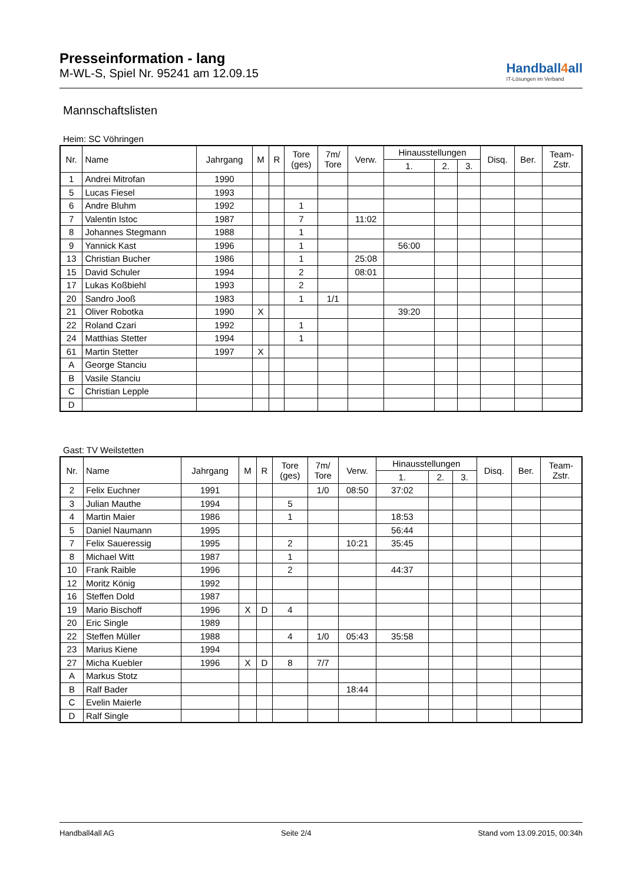Presseinformation - lang
M-WL-S, Spiel Nr. 95241 am 12.09.15
Handball4all
IT-Lösungen im Verband
Mannschaftslisten
Heim: SC Vöhringen
| Nr. | Name | Jahrgang | M | R | Tore (ges) | 7m/ Tore | Verw. | Hinausstellungen | | | Disq. | Ber. | Team- Zstr. |
| --- | --- | --- | --- | --- | --- | --- | --- | --- | --- | --- | --- | --- | --- |
| | | | | | | | | 1. | 2. | 3. | | | |
| 1 | Andrei Mitrofan | 1990 | | | | | | | | | | | |
| 5 | Lucas Fiesel | 1993 | | | | | | | | | | | |
| 6 | Andre Bluhm | 1992 | | | 1 | | | | | | | | |
| 7 | Valentin Istoc | 1987 | | | 7 | | 11:02 | | | | | | |
| 8 | Johannes Stegmann | 1988 | | | 1 | | | | | | | | |
| 9 | Yannick Kast | 1996 | | | 1 | | | 56:00 | | | | | |
| 13 | Christian Bucher | 1986 | | | 1 | | 25:08 | | | | | | |
| 15 | David Schuler | 1994 | | | 2 | | 08:01 | | | | | | |
| 17 | Lukas Koßbiehl | 1993 | | | 2 | | | | | | | | |
| 20 | Sandro Jooß | 1983 | | | 1 | 1/1 | | | | | | | |
| 21 | Oliver Robotka | 1990 | X | | | | | 39:20 | | | | | |
| 22 | Roland Czari | 1992 | | | 1 | | | | | | | | |
| 24 | Matthias Stetter | 1994 | | | 1 | | | | | | | | |
| 61 | Martin Stetter | 1997 | X | | | | | | | | | | |
| A | George Stanciu | | | | | | | | | | | | |
| B | Vasile Stanciu | | | | | | | | | | | | |
| C | Christian Lepple | | | | | | | | | | | | |
| D | | | | | | | | | | | | | |
Gast: TV Weilstetten
| Nr. | Name | Jahrgang | M | R | Tore (ges) | 7m/ Tore | Verw. | Hinausstellungen | | | Disq. | Ber. | Team- Zstr. |
| --- | --- | --- | --- | --- | --- | --- | --- | --- | --- | --- | --- | --- | --- |
| | | | | | | | | 1. | 2. | 3. | | | |
| 2 | Felix Euchner | 1991 | | | | 1/0 | 08:50 | 37:02 | | | | | |
| 3 | Julian Mauthe | 1994 | | | 5 | | | | | | | | |
| 4 | Martin Maier | 1986 | | | 1 | | | 18:53 | | | | | |
| 5 | Daniel Naumann | 1995 | | | | | | 56:44 | | | | | |
| 7 | Felix Saueressig | 1995 | | | 2 | | 10:21 | 35:45 | | | | | |
| 8 | Michael Witt | 1987 | | | 1 | | | | | | | | |
| 10 | Frank Raible | 1996 | | | 2 | | | 44:37 | | | | | |
| 12 | Moritz König | 1992 | | | | | | | | | | | |
| 16 | Steffen Dold | 1987 | | | | | | | | | | | |
| 19 | Mario Bischoff | 1996 | X | D | 4 | | | | | | | | |
| 20 | Eric Single | 1989 | | | | | | | | | | | |
| 22 | Steffen Müller | 1988 | | | 4 | 1/0 | 05:43 | 35:58 | | | | | |
| 23 | Marius Kiene | 1994 | | | | | | | | | | | |
| 27 | Micha Kuebler | 1996 | X | D | 8 | 7/7 | | | | | | | |
| A | Markus Stotz | | | | | | | | | | | | |
| B | Ralf Bader | | | | | | 18:44 | | | | | | |
| C | Evelin Maierle | | | | | | | | | | | | |
| D | Ralf Single | | | | | | | | | | | | |
Handball4all AG Seite 2/4 Stand vom 13.09.2015, 00:34h